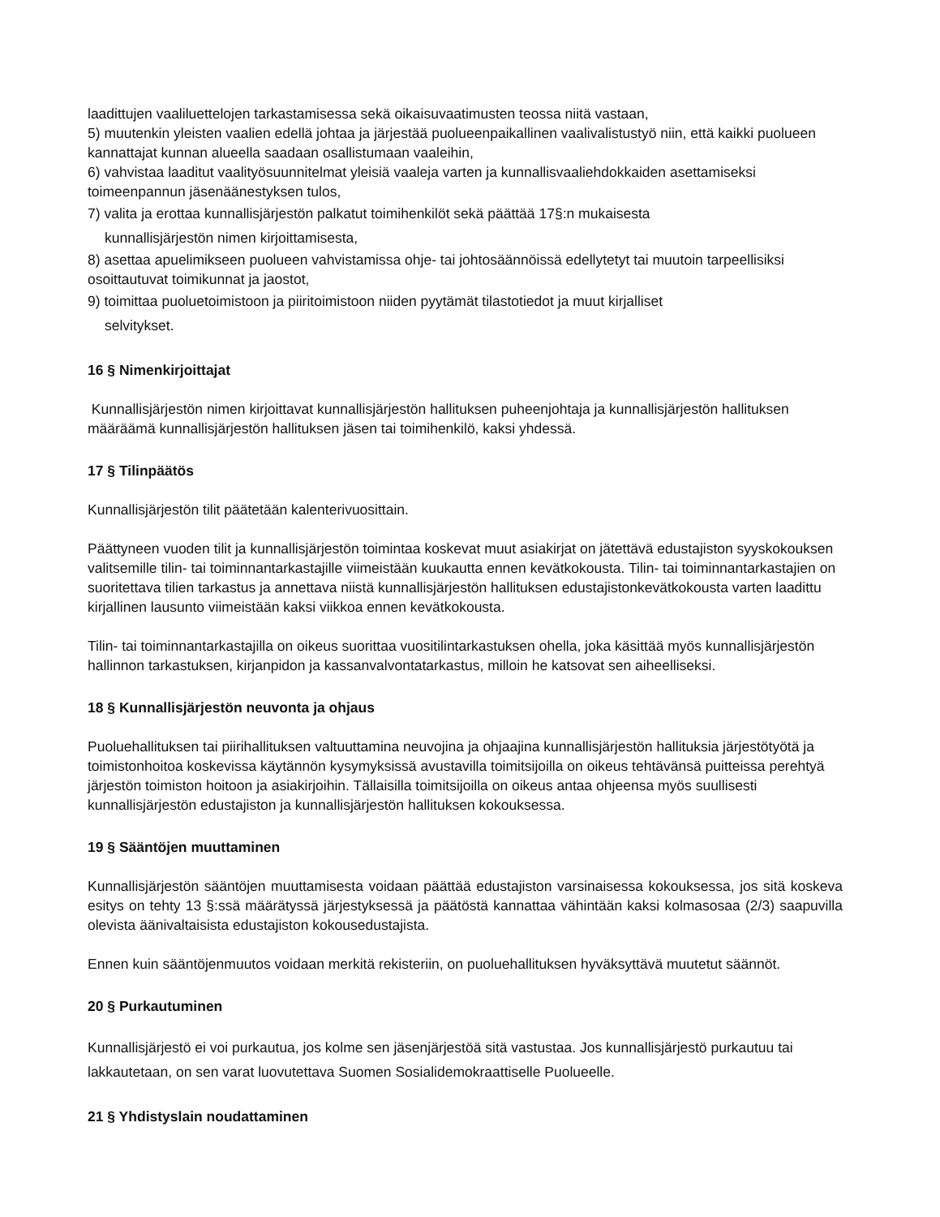laadittujen vaaliluettelojen tarkastamisessa sekä oikaisuvaatimusten teossa niitä vastaan,
5) muutenkin yleisten vaalien edellä johtaa ja järjestää puolueenpaikallinen vaalivalistustyö niin, että kaikki puolueen kannattajat kunnan alueella saadaan osallistumaan vaaleihin,
6) vahvistaa laaditut vaalityösuunnitelmat yleisiä vaaleja varten ja kunnallisvaaliehdokkaiden asettamiseksi toimeenpannun jäsenäänestyksen tulos,
7) valita ja erottaa kunnallisjärjestön palkatut toimihenkilöt sekä päättää 17§:n mukaisesta
kunnallisjärjestön nimen kirjoittamisesta,
8) asettaa apuelimikseen puolueen vahvistamissa ohje- tai johtosäännöissä edellytetyt tai muutoin tarpeellisiksi osoittautuvat toimikunnat ja jaostot,
9) toimittaa puoluetoimistoon ja piiritoimistoon niiden pyytämät tilastotiedot ja muut kirjalliset
selvitykset.
16 § Nimenkirjoittajat
Kunnallisjärjestön nimen kirjoittavat kunnallisjärjestön hallituksen puheenjohtaja ja kunnallisjärjestön hallituksen määräämä kunnallisjärjestön hallituksen jäsen tai toimihenkilö, kaksi yhdessä.
17 § Tilinpäätös
Kunnallisjärjestön tilit päätetään kalenterivuosittain.
Päättyneen vuoden tilit ja kunnallisjärjestön toimintaa koskevat muut asiakirjat on jätettävä edustajiston syyskokouksen valitsemille tilin- tai toiminnantarkastajille viimeistään kuukautta ennen kevätkokousta. Tilin- tai toiminnantarkastajien on suoritettava tilien tarkastus ja annettava niistä kunnallisjärjestön hallituksen edustajistonkevätkokousta varten laadittu kirjallinen lausunto viimeistään kaksi viikkoa ennen kevätkokousta.
Tilin- tai toiminnantarkastajilla on oikeus suorittaa vuositilintarkastuksen ohella, joka käsittää myös kunnallisjärjestön hallinnon tarkastuksen, kirjanpidon ja kassanvalvontatarkastus, milloin he katsovat sen aiheelliseksi.
18 § Kunnallisjärjestön neuvonta ja ohjaus
Puoluehallituksen tai piirihallituksen valtuuttamina neuvojina ja ohjaajina kunnallisjärjestön hallituksia järjestötyötä ja toimistonhoitoa koskevissa käytännön kysymyksissä avustavilla toimitsijoilla on oikeus tehtävänsä puitteissa perehtyä järjestön toimiston hoitoon ja asiakirjoihin. Tällaisilla toimitsijoilla on oikeus antaa ohjeensa myös suullisesti kunnallisjärjestön edustajiston ja kunnallisjärjestön hallituksen kokouksessa.
19 § Sääntöjen muuttaminen
Kunnallisjärjestön sääntöjen muuttamisesta voidaan päättää edustajiston varsinaisessa kokouksessa, jos sitä koskeva esitys on tehty 13 §:ssä määrätyssä järjestyksessä ja päätöstä kannattaa vähintään kaksi kolmasosaa (2/3) saapuvilla olevista äänivaltaisista edustajiston kokousedustajista.
Ennen kuin sääntöjenmuutos voidaan merkitä rekisteriin, on puoluehallituksen hyväksyttävä muutetut säännöt.
20 § Purkautuminen
Kunnallisjärjestö ei voi purkautua, jos kolme sen jäsenjärjestöä sitä vastustaa. Jos kunnallisjärjestö purkautuu tai lakkautetaan, on sen varat luovutettava Suomen Sosialidemokraattiselle Puolueelle.
21 § Yhdistyslain noudattaminen